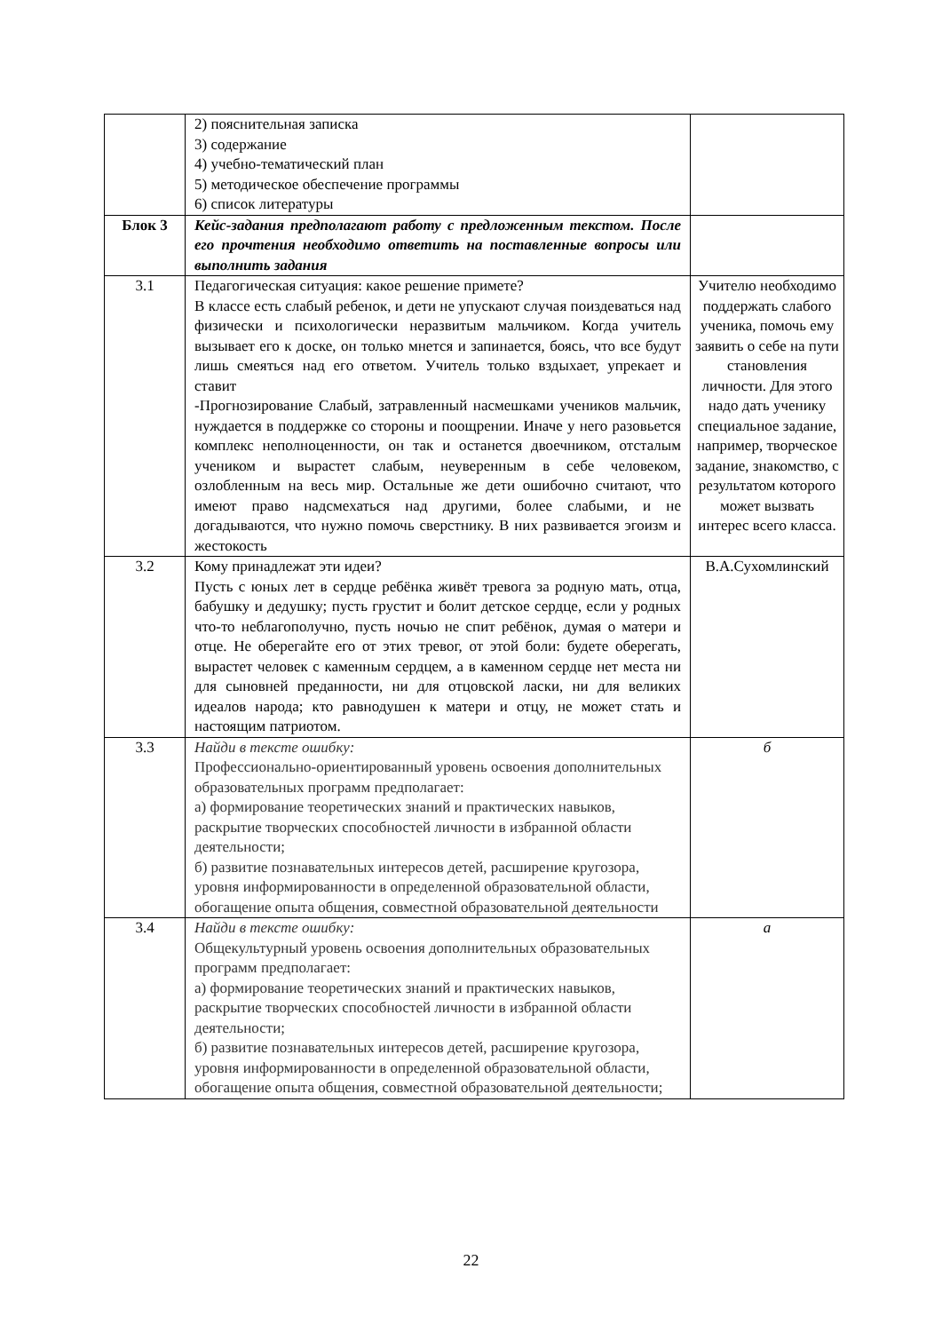| | 2) пояснительная записка 3) содержание 4) учебно-тематический план 5) методическое обеспечение программы 6) список литературы | |
| Блок 3 | Кейс-задания предполагают работу с предложенным текстом. После его прочтения необходимо ответить на поставленные вопросы или выполнить задания | |
| 3.1 | Педагогическая ситуация: какое решение примете? В классе есть слабый ребенок, и дети не упускают случая поиздеваться над физически и психологически неразвитым мальчиком. Когда учитель вызывает его к доске, он только мнется и запинается, боясь, что все будут лишь смеяться над его ответом. Учитель только вздыхает, упрекает и ставит -Прогнозирование Слабый, затравленный насмешками учеников мальчик, нуждается в поддержке со стороны и поощрении. Иначе у него разовьется комплекс неполноценности, он так и останется двоечником, отсталым учеником и вырастет слабым, неуверенным в себе человеком, озлобленным на весь мир. Остальные же дети ошибочно считают, что имеют право надсмехаться над другими, более слабыми, и не догадываются, что нужно помочь сверстнику. В них развивается эгоизм и жестокость | Учителю необходимо поддержать слабого ученика, помочь ему заявить о себе на пути становления личности. Для этого надо дать ученику специальное задание, например, творческое задание, знакомство, с результатом которого может вызвать интерес всего класса. |
| 3.2 | Кому принадлежат эти идеи? Пусть с юных лет в сердце ребёнка живёт тревога за родную мать, отца, бабушку и дедушку; пусть грустит и болит детское сердце, если у родных что-то неблагополучно, пусть ночью не спит ребёнок, думая о матери и отце. Не оберегайте его от этих тревог, от этой боли: будете оберегать, вырастет человек с каменным сердцем, а в каменном сердце нет места ни для сыновней преданности, ни для отцовской ласки, ни для великих идеалов народа; кто равнодушен к матери и отцу, не может стать и настоящим патриотом. | В.А.Сухомлинский |
| 3.3 | Найди в тексте ошибку: Профессионально-ориентированный уровень освоения дополнительных образовательных программ предполагает: а) формирование теоретических знаний и практических навыков, раскрытие творческих способностей личности в избранной области деятельности; б) развитие познавательных интересов детей, расширение кругозора, уровня информированности в определенной образовательной области, обогащение опыта общения, совместной образовательной деятельности | б |
| 3.4 | Найди в тексте ошибку: Общекультурный уровень освоения дополнительных образовательных программ предполагает: а) формирование теоретических знаний и практических навыков, раскрытие творческих способностей личности в избранной области деятельности; б) развитие познавательных интересов детей, расширение кругозора, уровня информированности в определенной образовательной области, обогащение опыта общения, совместной образовательной деятельности; | а |
22